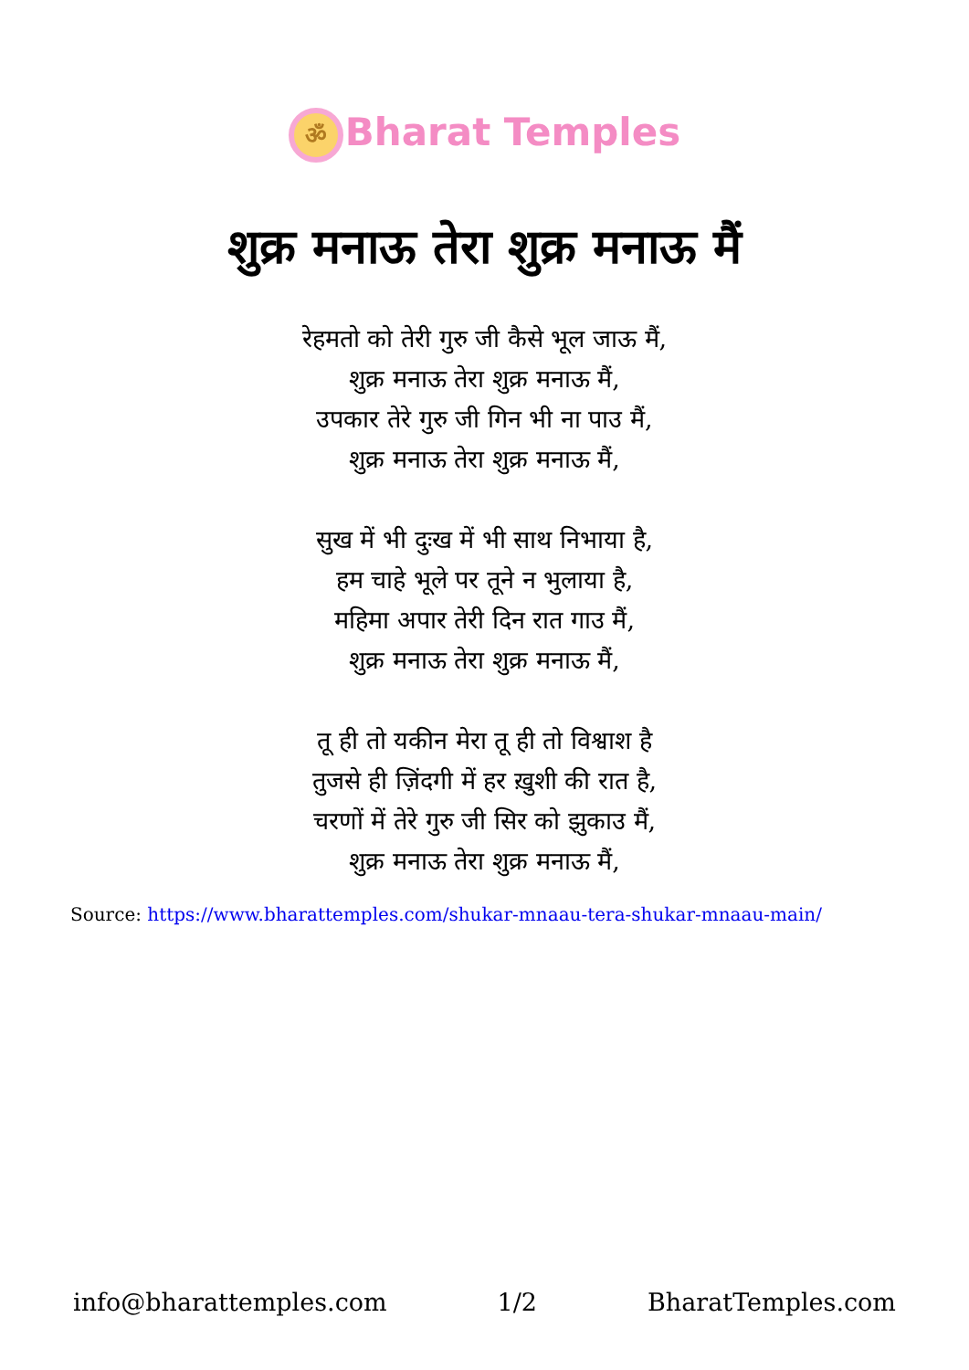ॐ Bharat Temples
शुक्र मनाऊ तेरा शुक्र मनाऊ मैं
रेहमतो को तेरी गुरु जी कैसे भूल जाऊ मैं,
शुक्र मनाऊ तेरा शुक्र मनाऊ मैं,
उपकार तेरे गुरु जी गिन भी ना पाउ मैं,
शुक्र मनाऊ तेरा शुक्र मनाऊ मैं,
सुख में भी दुःख में भी साथ निभाया है,
हम चाहे भूले पर तूने न भुलाया है,
महिमा अपार तेरी दिन रात गाउ मैं,
शुक्र मनाऊ तेरा शुक्र मनाऊ मैं,
तू ही तो यकीन मेरा तू ही तो विश्वाश है
तुजसे ही ज़िंदगी में हर ख़ुशी की रात है,
चरणों में तेरे गुरु जी सिर को झुकाउ मैं,
शुक्र मनाऊ तेरा शुक्र मनाऊ मैं,
Source: https://www.bharattemples.com/shukar-mnaau-tera-shukar-mnaau-main/
info@bharattemples.com 1/2 BharatTemples.com